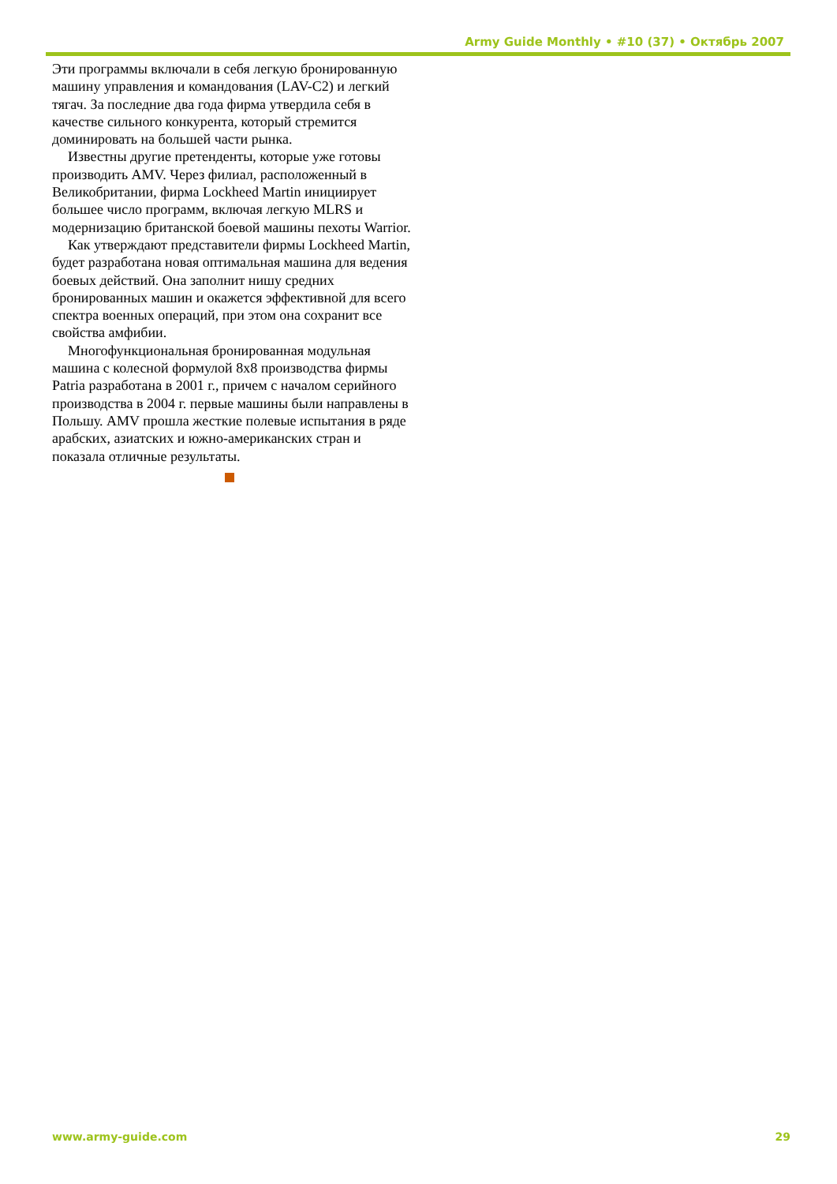Army Guide Monthly • #10 (37) • Октябрь 2007
Эти программы включали в себя легкую бронированную машину управления и командования (LAV-C2) и легкий тягач. За последние два года фирма утвердила себя в качестве сильного конкурента, который стремится доминировать на большей части рынка.
Известны другие претенденты, которые уже готовы производить AMV. Через филиал, расположенный в Великобритании, фирма Lockheed Martin инициирует большее число программ, включая легкую MLRS и модернизацию британской боевой машины пехоты Warrior.
Как утверждают представители фирмы Lockheed Martin, будет разработана новая оптимальная машина для ведения боевых действий. Она заполнит нишу средних бронированных машин и окажется эффективной для всего спектра военных операций, при этом она сохранит все свойства амфибии.
Многофункциональная бронированная модульная машина с колесной формулой 8x8 производства фирмы Patria разработана в 2001 г., причем с началом серийного производства в 2004 г. первые машины были направлены в Польшу. AMV прошла жесткие полевые испытания в ряде арабских, азиатских и южно-американских стран и показала отличные результаты.
www.army-guide.com 29